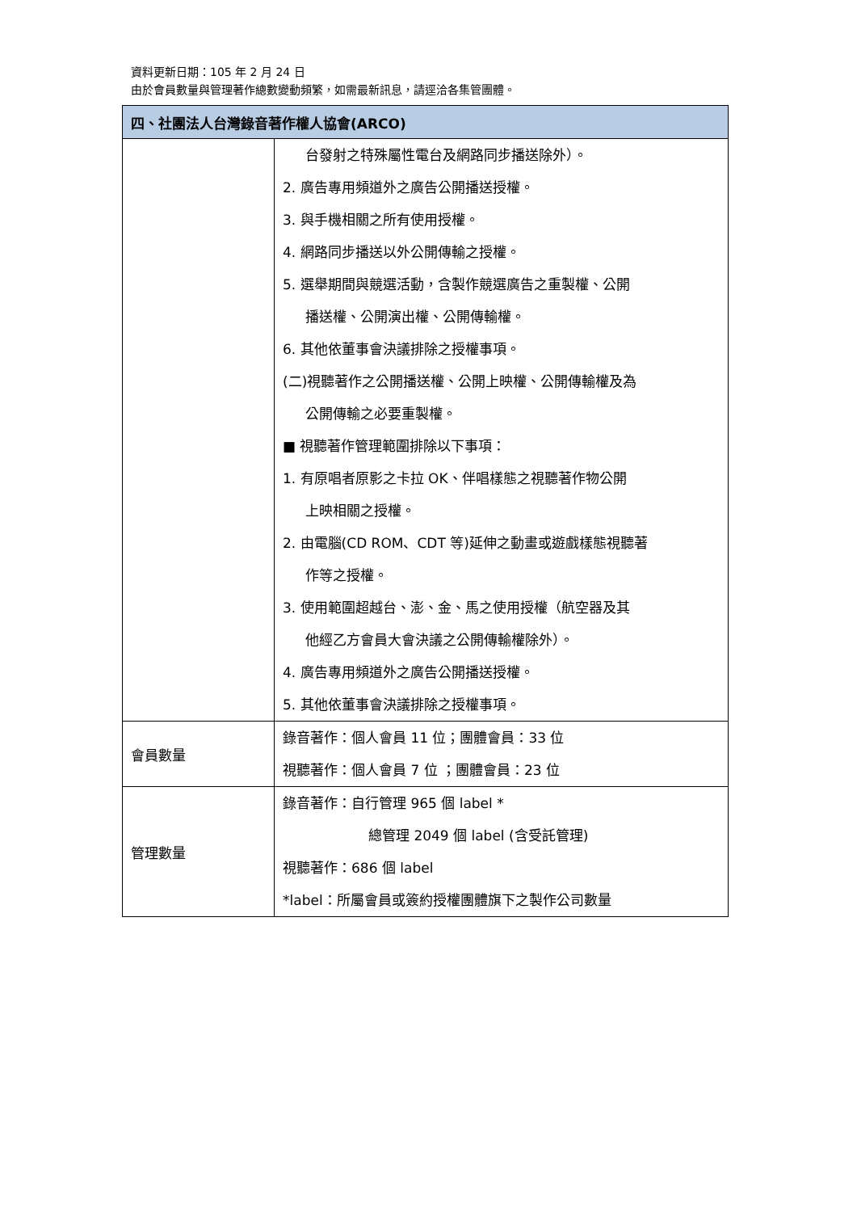資料更新日期：105 年 2 月 24 日
由於會員數量與管理著作總數變動頻繁，如需最新訊息，請逕洽各集管團體。
| 四、社團法人台灣錄音著作權人協會(ARCO) | |
| --- | --- |
| | 台發射之特殊屬性電台及網路同步播送除外）。 2. 廣告專用頻道外之廣告公開播送授權。 3. 與手機相關之所有使用授權。 4. 網路同步播送以外公開傳輸之授權。 5. 選舉期間與競選活動，含製作競選廣告之重製權、公開 播送權、公開演出權、公開傳輸權。 6. 其他依董事會決議排除之授權事項。 (二)視聽著作之公開播送權、公開上映權、公開傳輸權及為 公開傳輸之必要重製權。 ■ 視聽著作管理範圍排除以下事項： 1. 有原唱者原影之卡拉 OK、伴唱樣態之視聽著作物公開 上映相關之授權。 2. 由電腦(CD ROM、CDT 等)延伸之動畫或遊戲樣態視聽著 作等之授權。 3. 使用範圍超越台、澎、金、馬之使用授權（航空器及其 他經乙方會員大會決議之公開傳輸權除外）。 4. 廣告專用頻道外之廣告公開播送授權。 5. 其他依董事會決議排除之授權事項。 |
| 會員數量 | 錄音著作：個人會員 11 位；團體會員：33 位 視聽著作：個人會員 7 位 ；團體會員：23 位 |
| 管理數量 | 錄音著作：自行管理 965 個 label * 總管理 2049 個 label (含受託管理) 視聽著作：686 個 label *label：所屬會員或簽約授權團體旗下之製作公司數量 |